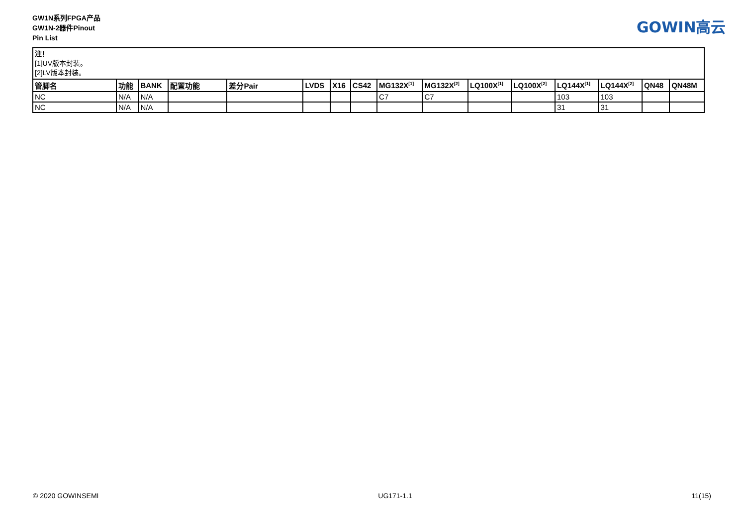GW1N系列FPGA产品
GW1N-2器件Pinout
Pin List
GOWIN高云
注！
[1]UV版本封装。
[2]LV版本封装。
| 管脚名 | 功能 | BANK | 配置功能 | 差分Pair | LVDS | X16 | CS42 | MG132X<sup>[1]</sup> | MG132X<sup>[2]</sup> | LQ100X<sup>[1]</sup> | LQ100X<sup>[2]</sup> | LQ144X<sup>[1]</sup> | LQ144X<sup>[2]</sup> | QN48 | QN48M |
| --- | --- | --- | --- | --- | --- | --- | --- | --- | --- | --- | --- | --- | --- | --- | --- |
| NC | N/A | N/A | | | | | | C7 | C7 | | | 103 | 103 | | |
| NC | N/A | N/A | | | | | | | | | | 31 | 31 | | |
© 2020 GOWINSEMI UG171-1.1 11(15)